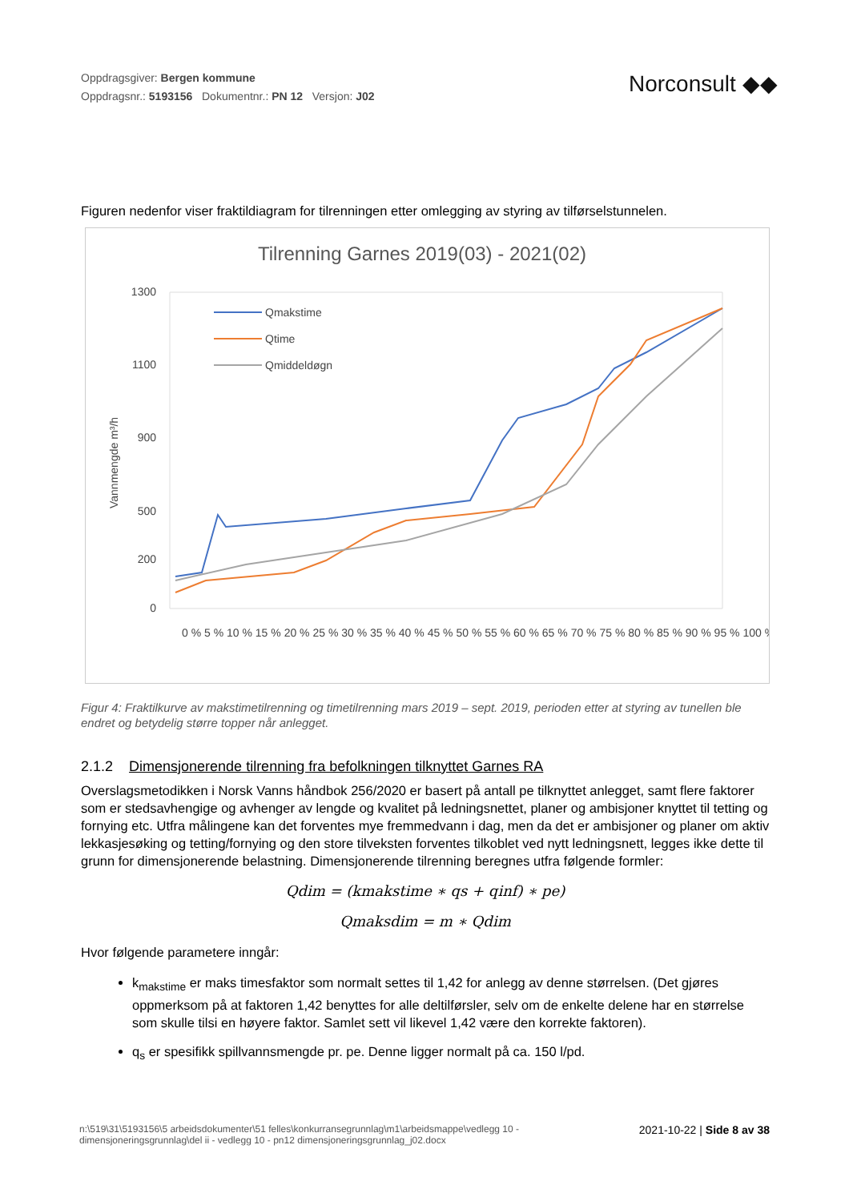Oppdragsgiver: Bergen kommune
Oppdragsnr.: 5193156 Dokumentnr.: PN 12 Versjon: J02
Norconsult ◆◆
Figuren nedenfor viser fraktildiagram for tilrenningen etter omlegging av styring av tilførselstunnelen.
Tilrenning Garnes 2019(03) - 2021(02)
1300
1100
900
500
200
0
Vannmengde m³/h
Qmakstime
Qtime
Qmiddeldøgn
0 % 5 % 10 % 15 % 20 % 25 % 30 % 35 % 40 % 45 % 50 % 55 % 60 % 65 % 70 % 75 % 80 % 85 % 90 % 95 % 100 %
Figur 4: Fraktilkurve av makstimetilrenning og timetilrenning mars 2019 – sept. 2019, perioden etter at styring av tunellen ble endret og betydelig større topper når anlegget.
2.1.2 Dimensjonerende tilrenning fra befolkningen tilknyttet Garnes RA
Overslagsmetodikken i Norsk Vanns håndbok 256/2020 er basert på antall pe tilknyttet anlegget, samt flere faktorer som er stedsavhengige og avhenger av lengde og kvalitet på ledningsnettet, planer og ambisjoner knyttet til tetting og fornying etc. Utfra målingene kan det forventes mye fremmedvann i dag, men da det er ambisjoner og planer om aktiv lekkasjesøking og tetting/fornying og den store tilveksten forventes tilkoblet ved nytt ledningsnett, legges ikke dette til grunn for dimensjonerende belastning. Dimensjonerende tilrenning beregnes utfra følgende formler:
Qdim = (kmakstime ∗ qs + qinf) ∗ pe)
Qmaksdim = m ∗ Qdim
Hvor følgende parametere inngår:
k<sub>makstime</sub> er maks timesfaktor som normalt settes til 1,42 for anlegg av denne størrelsen. (Det gjøres oppmerksom på at faktoren 1,42 benyttes for alle deltilførsler, selv om de enkelte delene har en størrelse som skulle tilsi en høyere faktor. Samlet sett vil likevel 1,42 være den korrekte faktoren).
q<sub>s</sub> er spesifikk spillvannsmengde pr. pe. Denne ligger normalt på ca. 150 l/pd.
n:\519\31\5193156\5 arbeidsdokumenter\51 felles\konkurransegrunnlag\m1\arbeidsmappe\vedlegg 10 -
dimensjoneringsgrunnlag\del ii - vedlegg 10 - pn12 dimensjoneringsgrunnlag_j02.docx
2021-10-22 | Side 8 av 38